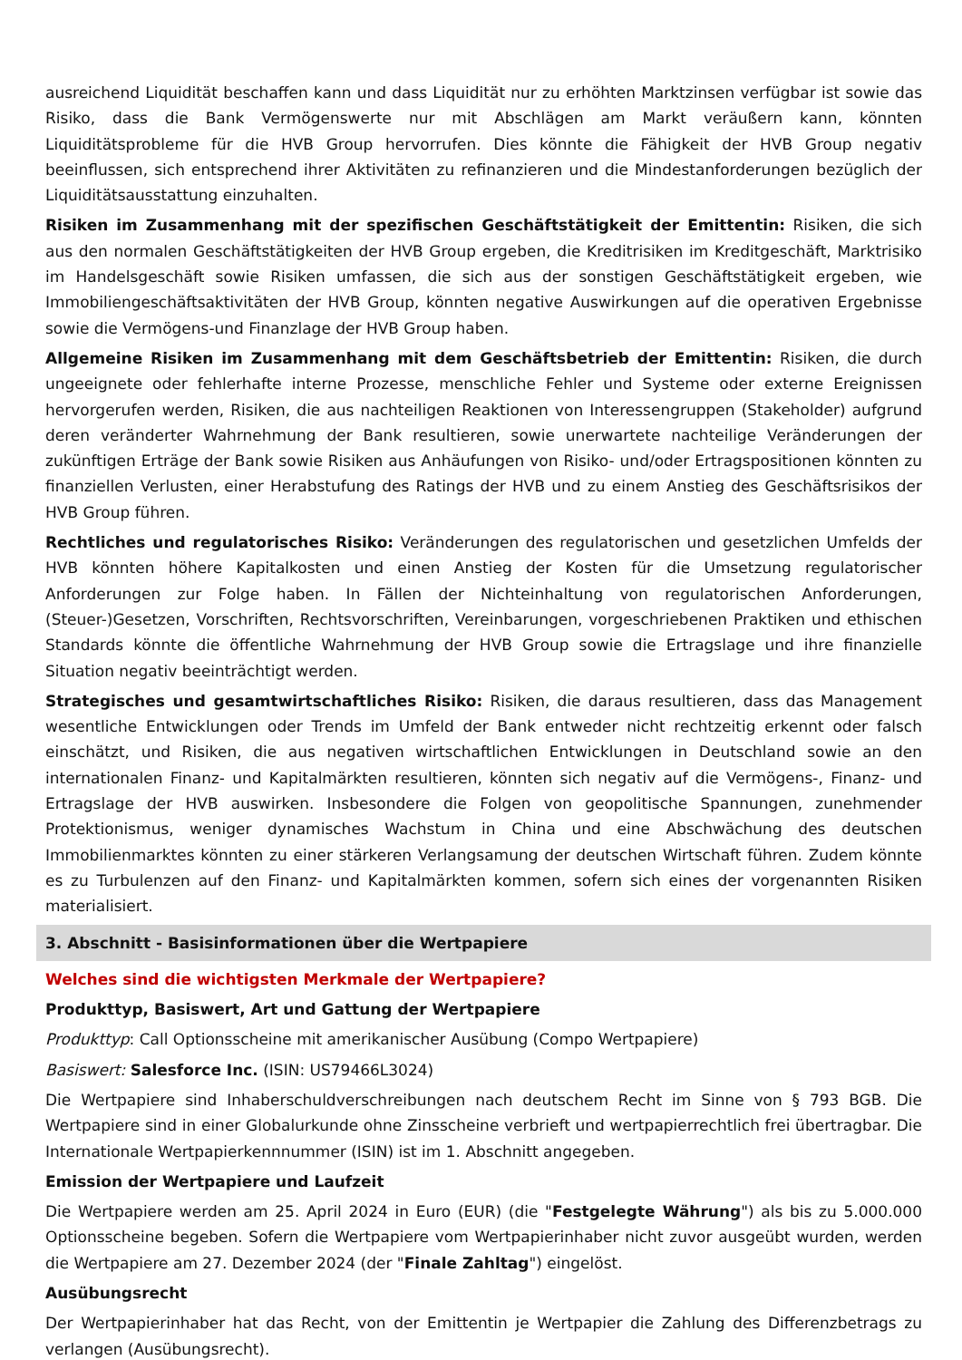ausreichend Liquidität beschaffen kann und dass Liquidität nur zu erhöhten Marktzinsen verfügbar ist sowie das Risiko, dass die Bank Vermögenswerte nur mit Abschlägen am Markt veräußern kann, könnten Liquiditätsprobleme für die HVB Group hervorrufen. Dies könnte die Fähigkeit der HVB Group negativ beeinflussen, sich entsprechend ihrer Aktivitäten zu refinanzieren und die Mindestanforderungen bezüglich der Liquiditätsausstattung einzuhalten.
Risiken im Zusammenhang mit der spezifischen Geschäftstätigkeit der Emittentin: Risiken, die sich aus den normalen Geschäftstätigkeiten der HVB Group ergeben, die Kreditrisiken im Kreditgeschäft, Marktrisiko im Handelsgeschäft sowie Risiken umfassen, die sich aus der sonstigen Geschäftstätigkeit ergeben, wie Immobiliengeschäftsaktivitäten der HVB Group, könnten negative Auswirkungen auf die operativen Ergebnisse sowie die Vermögens-und Finanzlage der HVB Group haben.
Allgemeine Risiken im Zusammenhang mit dem Geschäftsbetrieb der Emittentin: Risiken, die durch ungeeignete oder fehlerhafte interne Prozesse, menschliche Fehler und Systeme oder externe Ereignissen hervorgerufen werden, Risiken, die aus nachteiligen Reaktionen von Interessengruppen (Stakeholder) aufgrund deren veränderter Wahrnehmung der Bank resultieren, sowie unerwartete nachteilige Veränderungen der zukünftigen Erträge der Bank sowie Risiken aus Anhäufungen von Risiko- und/oder Ertragspositionen könnten zu finanziellen Verlusten, einer Herabstufung des Ratings der HVB und zu einem Anstieg des Geschäftsrisikos der HVB Group führen.
Rechtliches und regulatorisches Risiko: Veränderungen des regulatorischen und gesetzlichen Umfelds der HVB könnten höhere Kapitalkosten und einen Anstieg der Kosten für die Umsetzung regulatorischer Anforderungen zur Folge haben. In Fällen der Nichteinhaltung von regulatorischen Anforderungen, (Steuer-)Gesetzen, Vorschriften, Rechtsvorschriften, Vereinbarungen, vorgeschriebenen Praktiken und ethischen Standards könnte die öffentliche Wahrnehmung der HVB Group sowie die Ertragslage und ihre finanzielle Situation negativ beeinträchtigt werden.
Strategisches und gesamtwirtschaftliches Risiko: Risiken, die daraus resultieren, dass das Management wesentliche Entwicklungen oder Trends im Umfeld der Bank entweder nicht rechtzeitig erkennt oder falsch einschätzt, und Risiken, die aus negativen wirtschaftlichen Entwicklungen in Deutschland sowie an den internationalen Finanz- und Kapitalmärkten resultieren, könnten sich negativ auf die Vermögens-, Finanz- und Ertragslage der HVB auswirken. Insbesondere die Folgen von geopolitische Spannungen, zunehmender Protektionismus, weniger dynamisches Wachstum in China und eine Abschwächung des deutschen Immobilienmarktes könnten zu einer stärkeren Verlangsamung der deutschen Wirtschaft führen. Zudem könnte es zu Turbulenzen auf den Finanz- und Kapitalmärkten kommen, sofern sich eines der vorgenannten Risiken materialisiert.
3. Abschnitt - Basisinformationen über die Wertpapiere
Welches sind die wichtigsten Merkmale der Wertpapiere?
Produkttyp, Basiswert, Art und Gattung der Wertpapiere
Produkttyp: Call Optionsscheine mit amerikanischer Ausübung (Compo Wertpapiere)
Basiswert: Salesforce Inc. (ISIN: US79466L3024)
Die Wertpapiere sind Inhaberschuldverschreibungen nach deutschem Recht im Sinne von § 793 BGB. Die Wertpapiere sind in einer Globalurkunde ohne Zinsscheine verbrieft und wertpapierrechtlich frei übertragbar. Die Internationale Wertpapierkennnummer (ISIN) ist im 1. Abschnitt angegeben.
Emission der Wertpapiere und Laufzeit
Die Wertpapiere werden am 25. April 2024 in Euro (EUR) (die "Festgelegte Währung") als bis zu 5.000.000 Optionsscheine begeben. Sofern die Wertpapiere vom Wertpapierinhaber nicht zuvor ausgeübt wurden, werden die Wertpapiere am 27. Dezember 2024 (der "Finale Zahltag") eingelöst.
Ausübungsrecht
Der Wertpapierinhaber hat das Recht, von der Emittentin je Wertpapier die Zahlung des Differenzbetrags zu verlangen (Ausübungsrecht).